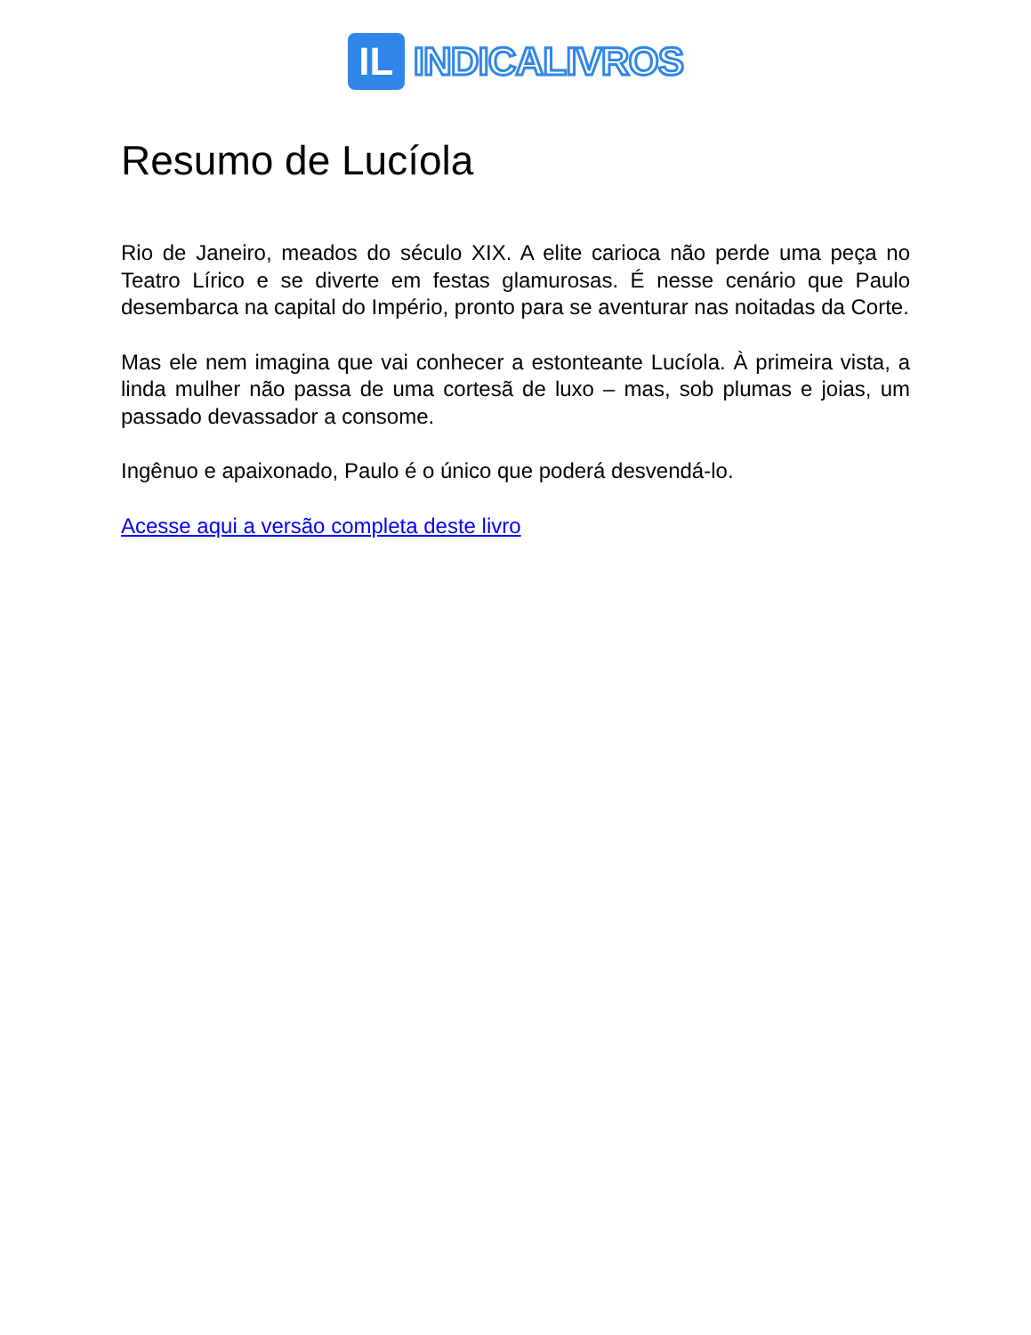IL
INDICALIVROS
Resumo de Lucíola
Rio de Janeiro, meados do século XIX. A elite carioca não perde uma peça no Teatro Lírico e se diverte em festas glamurosas. É nesse cenário que Paulo desembarca na capital do Império, pronto para se aventurar nas noitadas da Corte.
Mas ele nem imagina que vai conhecer a estonteante Lucíola. À primeira vista, a linda mulher não passa de uma cortesã de luxo – mas, sob plumas e joias, um passado devassador a consome.
Ingênuo e apaixonado, Paulo é o único que poderá desvendá-lo.
Acesse aqui a versão completa deste livro